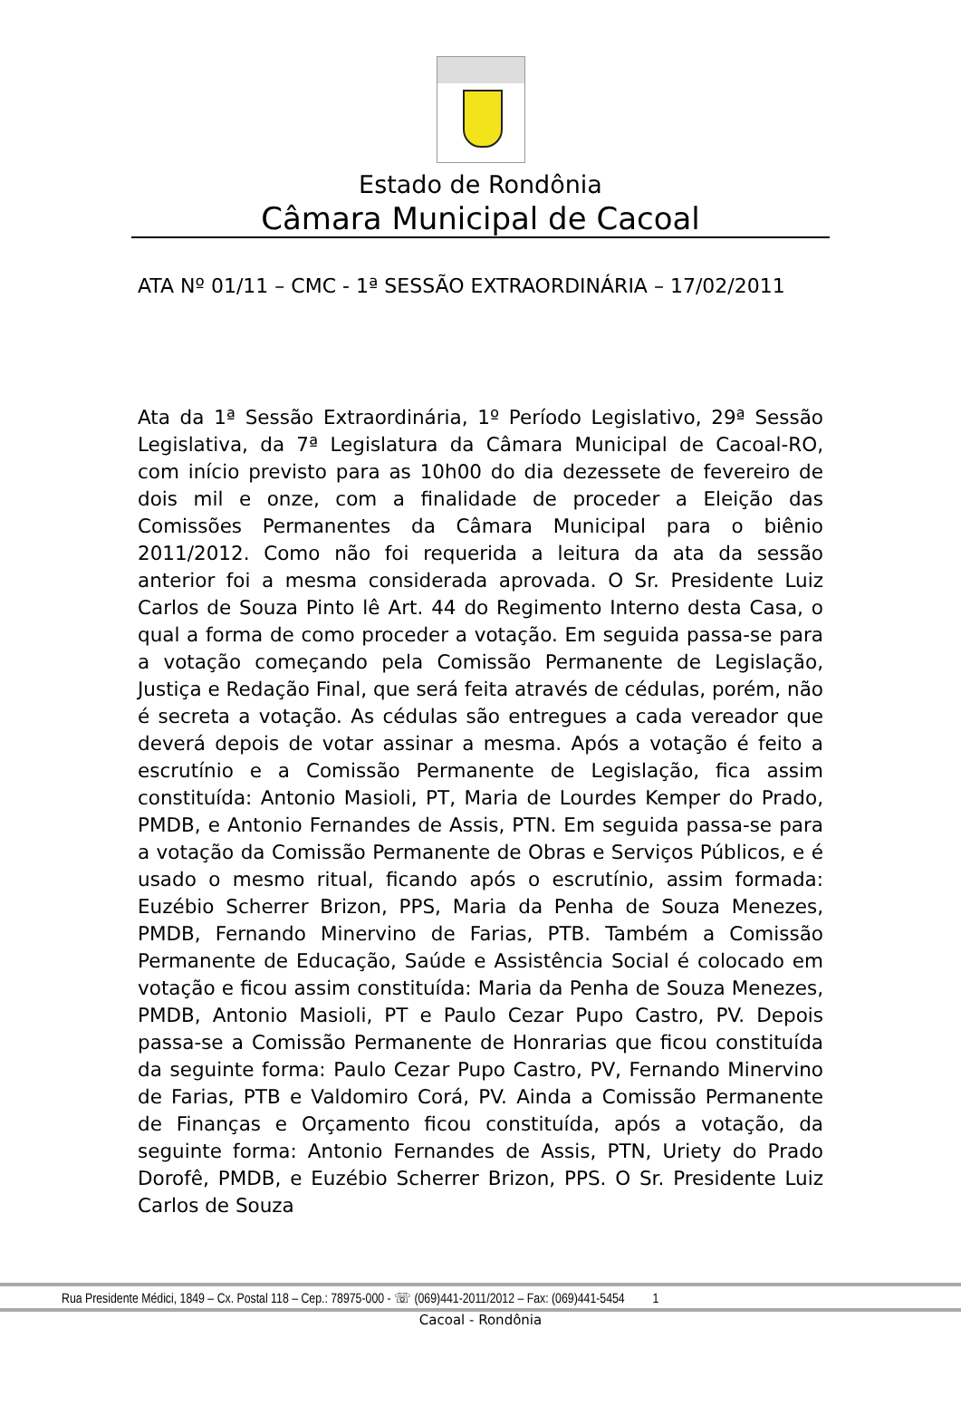Estado de Rondônia
Câmara Municipal de Cacoal
ATA Nº 01/11 – CMC - 1ª SESSÃO EXTRAORDINÁRIA – 17/02/2011
Ata da 1ª Sessão Extraordinária, 1º Período Legislativo, 29ª Sessão Legislativa, da 7ª Legislatura da Câmara Municipal de Cacoal-RO, com início previsto para as 10h00 do dia dezessete de fevereiro de dois mil e onze, com a finalidade de proceder a Eleição das Comissões Permanentes da Câmara Municipal para o biênio 2011/2012. Como não foi requerida a leitura da ata da sessão anterior foi a mesma considerada aprovada. O Sr. Presidente Luiz Carlos de Souza Pinto lê Art. 44 do Regimento Interno desta Casa, o qual a forma de como proceder a votação. Em seguida passa-se para a votação começando pela Comissão Permanente de Legislação, Justiça e Redação Final, que será feita através de cédulas, porém, não é secreta a votação. As cédulas são entregues a cada vereador que deverá depois de votar assinar a mesma. Após a votação é feito a escrutínio e a Comissão Permanente de Legislação, fica assim constituída: Antonio Masioli, PT, Maria de Lourdes Kemper do Prado, PMDB, e Antonio Fernandes de Assis, PTN. Em seguida passa-se para a votação da Comissão Permanente de Obras e Serviços Públicos, e é usado o mesmo ritual, ficando após o escrutínio, assim formada: Euzébio Scherrer Brizon, PPS, Maria da Penha de Souza Menezes, PMDB, Fernando Minervino de Farias, PTB. Também a Comissão Permanente de Educação, Saúde e Assistência Social é colocado em votação e ficou assim constituída: Maria da Penha de Souza Menezes, PMDB, Antonio Masioli, PT e Paulo Cezar Pupo Castro, PV. Depois passa-se a Comissão Permanente de Honrarias que ficou constituída da seguinte forma: Paulo Cezar Pupo Castro, PV, Fernando Minervino de Farias, PTB e Valdomiro Corá, PV. Ainda a Comissão Permanente de Finanças e Orçamento ficou constituída, após a votação, da seguinte forma: Antonio Fernandes de Assis, PTN, Uriety do Prado Dorofê, PMDB, e Euzébio Scherrer Brizon, PPS. O Sr. Presidente Luiz Carlos de Souza
Rua Presidente Médici, 1849 – Cx. Postal 118 – Cep.: 78975-000 - ☏ (069)441-2011/2012 – Fax: (069)441-5454 1
Cacoal - Rondônia